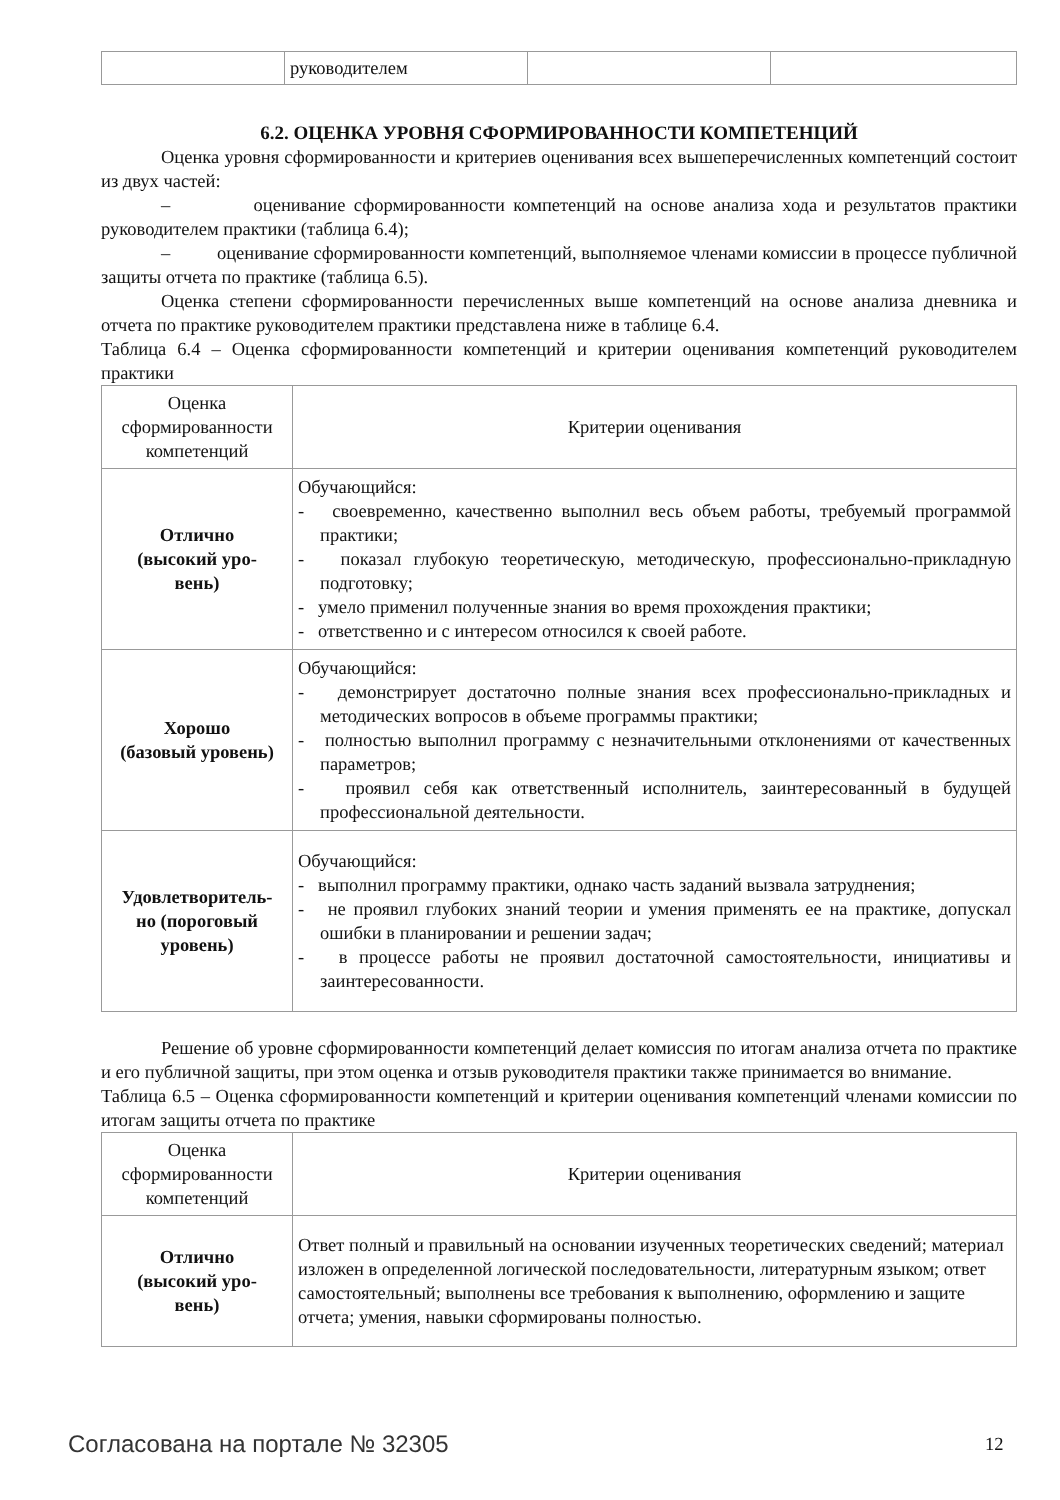| | руководителем | | |
6.2. ОЦЕНКА УРОВНЯ СФОРМИРОВАННОСТИ КОМПЕТЕНЦИЙ
Оценка уровня сформированности и критериев оценивания всех вышеперечисленных компетенций состоит из двух частей:
– оценивание сформированности компетенций на основе анализа хода и результатов практики руководителем практики (таблица 6.4);
– оценивание сформированности компетенций, выполняемое членами комиссии в процессе публичной защиты отчета по практике (таблица 6.5).
Оценка степени сформированности перечисленных выше компетенций на основе анализа дневника и отчета по практике руководителем практики представлена ниже в таблице 6.4.
Таблица 6.4 – Оценка сформированности компетенций и критерии оценивания компетенций руководителем практики
| Оценка сформированности компетенций | Критерии оценивания |
| --- | --- |
| Отлично (высокий уро- вень) | Обучающийся: - своевременно, качественно выполнил весь объем работы, требуемый программой практики; - показал глубокую теоретическую, методическую, профессионально-прикладную подготовку; - умело применил полученные знания во время прохождения практики; - ответственно и с интересом относился к своей работе. |
| Хорошо (базовый уровень) | Обучающийся: - демонстрирует достаточно полные знания всех профессионально-прикладных и методических вопросов в объеме программы практики; - полностью выполнил программу с незначительными отклонениями от качественных параметров; - проявил себя как ответственный исполнитель, заинтересованный в будущей профессиональной деятельности. |
| Удовлетворитель- но (пороговый уровень) | Обучающийся: - выполнил программу практики, однако часть заданий вызвала затруднения; - не проявил глубоких знаний теории и умения применять ее на практике, допускал ошибки в планировании и решении задач; - в процессе работы не проявил достаточной самостоятельности, инициативы и заинтересованности. |
Решение об уровне сформированности компетенций делает комиссия по итогам анализа отчета по практике и его публичной защиты, при этом оценка и отзыв руководителя практики также принимается во внимание.
Таблица 6.5 – Оценка сформированности компетенций и критерии оценивания компетенций членами комиссии по итогам защиты отчета по практике
| Оценка сформированности компетенций | Критерии оценивания |
| --- | --- |
| Отлично (высокий уро- вень) | Ответ полный и правильный на основании изученных теоретических сведений; материал изложен в определенной логической последовательности, литературным языком; ответ самостоятельный; выполнены все требования к выполнению, оформлению и защите отчета; умения, навыки сформированы полностью. |
Согласована на портале № 32305 12